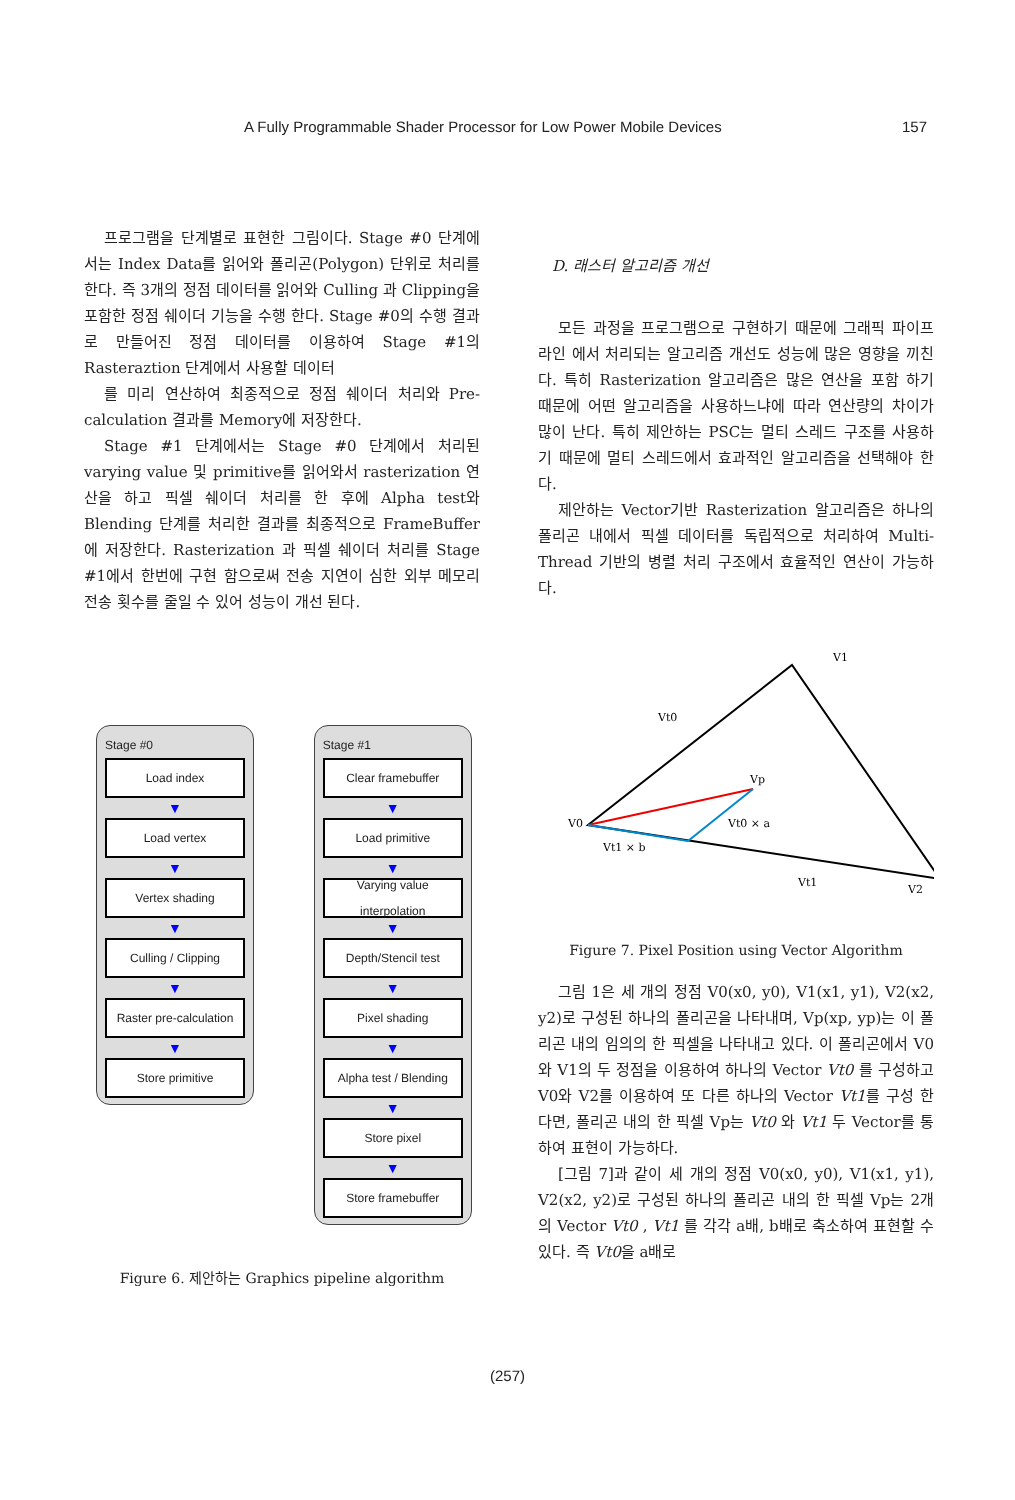A Fully Programmable Shader Processor for Low Power Mobile Devices 157
프로그램을 단계별로 표현한 그림이다. Stage #0 단계에서는 Index Data를 읽어와 폴리곤(Polygon) 단위로 처리를 한다. 즉 3개의 정점 데이터를 읽어와 Culling 과 Clipping을 포함한 정점 쉐이더 기능을 수행 한다. Stage #0의 수행 결과로 만들어진 정점 데이터를 이용하여 Stage #1의 Rasteraztion 단계에서 사용할 데이터
를 미리 연산하여 최종적으로 정점 쉐이더 처리와 Pre-calculation 결과를 Memory에 저장한다.
Stage #1 단계에서는 Stage #0 단계에서 처리된 varying value 및 primitive를 읽어와서 rasterization 연산을 하고 픽셀 쉐이더 처리를 한 후에 Alpha test와 Blending 단계를 처리한 결과를 최종적으로 FrameBuffer에 저장한다. Rasterization 과 픽셀 쉐이더 처리를 Stage #1에서 한번에 구현 함으로써 전송 지연이 심한 외부 메모리전송 횟수를 줄일 수 있어 성능이 개선 된다.
Stage #0
Load index
▼
Load vertex
▼
Vertex shading
▼
Culling / Clipping
▼
Raster pre-calculation
▼
Store primitive
Stage #1
Clear framebuffer
▼
Load primitive
▼
Varying value interpolation
▼
Depth/Stencil test
▼
Pixel shading
▼
Alpha test / Blending
▼
Store pixel
▼
Store framebuffer
Figure 6. 제안하는 Graphics pipeline algorithm
D. 래스터 알고리즘 개선
모든 과정을 프로그램으로 구현하기 때문에 그래픽 파이프라인 에서 처리되는 알고리즘 개선도 성능에 많은 영향을 끼친다. 특히 Rasterization 알고리즘은 많은 연산을 포함 하기 때문에 어떤 알고리즘을 사용하느냐에 따라 연산량의 차이가 많이 난다. 특히 제안하는 PSC는 멀티 스레드 구조를 사용하기 때문에 멀티 스레드에서 효과적인 알고리즘을 선택해야 한다.
제안하는 Vector기반 Rasterization 알고리즘은 하나의 폴리곤 내에서 픽셀 데이터를 독립적으로 처리하여 Multi-Thread 기반의 병렬 처리 구조에서 효율적인 연산이 가능하다.
V1
V0
Vp
V2
Vt0
Vt0 × a
Vt1 × b
Vt1
Figure 7. Pixel Position using Vector Algorithm
그림 1은 세 개의 정점 V0(x0, y0), V1(x1, y1), V2(x2, y2)로 구성된 하나의 폴리곤을 나타내며, Vp(xp, yp)는 이 폴리곤 내의 임의의 한 픽셀을 나타내고 있다. 이 폴리곤에서 V0와 V1의 두 정점을 이용하여 하나의 Vector Vt0 를 구성하고 V0와 V2를 이용하여 또 다른 하나의 Vector Vt1를 구성 한다면, 폴리곤 내의 한 픽셀 Vp는 Vt0 와 Vt1 두 Vector를 통하여 표현이 가능하다.
[그림 7]과 같이 세 개의 정점 V0(x0, y0), V1(x1, y1), V2(x2, y2)로 구성된 하나의 폴리곤 내의 한 픽셀 Vp는 2개의 Vector Vt0 , Vt1 를 각각 a배, b배로 축소하여 표현할 수 있다. 즉 Vt0을 a배로
(257)